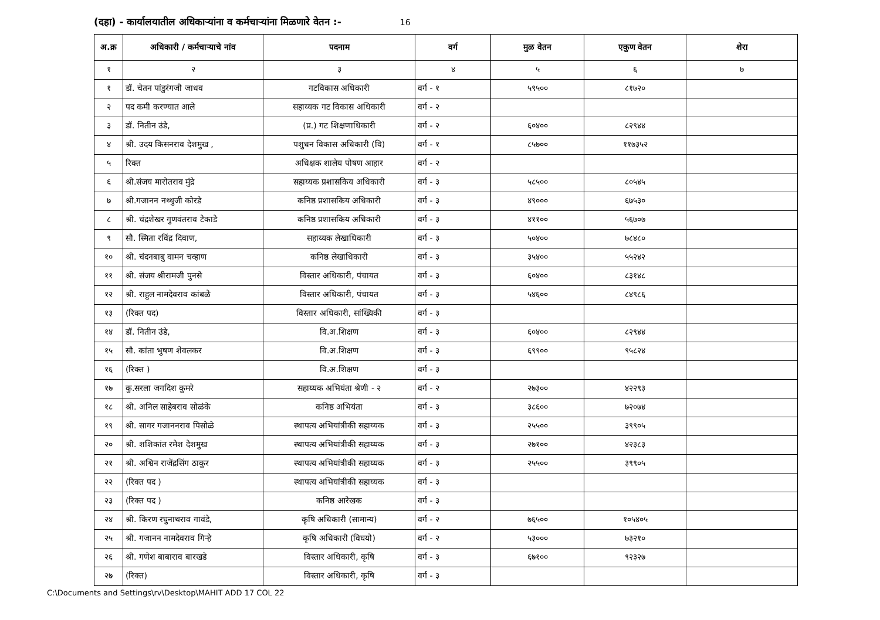(दहा) - कार्यालयातील अधिकाऱ्यांना व कर्मचाऱ्यांना मिळणारे वेतन :- 16
| अ.क्र | अधिकारी / कर्मचाऱ्याचे नांव | पदनाम | वर्ग | मुळ वेतन | एकुण वेतन | शेरा |
| --- | --- | --- | --- | --- | --- | --- |
| १ | २ | ३ | ४ | ५ | ६ | ७ |
| १ | डॉ. चेतन पांडुरंगजी जाधव | गटविकास अधिकारी | वर्ग - १ | ५९५०० | ८१७२० | |
| २ | पद कमी करण्यात आले | सहाय्यक गट विकास अधिकारी | वर्ग - २ | | | |
| ३ | डॉ. नितीन उंडे, | (प्र.) गट शिक्षणाधिकारी | वर्ग - २ | ६०४०० | ८२९४४ | |
| ४ | श्री. उदय किसनराव देशमुख , | पशुधन विकास अधिकारी (वि) | वर्ग - १ | ८५७०० | ११७३५२ | |
| ५ | रिक्त | अधिक्षक शालेय पोषण आहार | वर्ग - २ | | | |
| ६ | श्री.संजय मारोतराव मुंद्रे | सहाय्यक प्रशासकिय अधिकारी | वर्ग - ३ | ५८५०० | ८०५४५ | |
| ७ | श्री.गजानन नथ्थुजी कोरडे | कनिष्ठ प्रशासकिय अधिकारी | वर्ग - ३ | ४९००० | ६७५३० | |
| ८ | श्री. चंद्रशेखर गुणवंतराव टेकाडे | कनिष्ठ प्रशासकिय अधिकारी | वर्ग - ३ | ४११०० | ५६७०७ | |
| ९ | सौ. स्मिता रविंद्र दिवाण, | सहाय्यक लेखाधिकारी | वर्ग - ३ | ५०४०० | ७८४८० | |
| १० | श्री. चंदनबाबु वामन चव्हाण | कनिष्ठ लेखाधिकारी | वर्ग - ३ | ३५४०० | ५५२४२ | |
| ११ | श्री. संजय श्रीरामजी पुनसे | विस्तार अधिकारी, पंचायत | वर्ग - ३ | ६०४०० | ८३१४८ | |
| १२ | श्री. राहुल नामदेवराव कांबळे | विस्तार अधिकारी, पंचायत | वर्ग - ३ | ५४६०० | ८४९८६ | |
| १३ | (रिक्त पद) | विस्तार अधिकारी, सांख्यिकी | वर्ग - ३ | | | |
| १४ | डॉ. नितीन उंडे, | वि.अ.शिक्षण | वर्ग - ३ | ६०४०० | ८२९४४ | |
| १५ | सौ. कांता भुषण शेवलकर | वि.अ.शिक्षण | वर्ग - ३ | ६९९०० | ९५८२४ | |
| १६ | (रिक्त ) | वि.अ.शिक्षण | वर्ग - ३ | | | |
| १७ | कु.सरला जगदिश कुमरे | सहाय्यक अभियंता श्रेणी - २ | वर्ग - २ | २७३०० | ४२२९३ | |
| १८ | श्री. अनिल साहेबराव सोळंके | कनिष्ठ अभियंता | वर्ग - ३ | ३८६०० | ७२०७४ | |
| १९ | श्री. सागर गजाननराव पिसोळे | स्थापत्य अभियांत्रीकी सहाय्यक | वर्ग - ३ | २५५०० | ३९९०५ | |
| २० | श्री. शशिकांत रमेश देशमुख | स्थापत्य अभियांत्रीकी सहाय्यक | वर्ग - ३ | २७१०० | ४२३८३ | |
| २१ | श्री. अश्विन राजेंद्रसिंग ठाकुर | स्थापत्य अभियांत्रीकी सहाय्यक | वर्ग - ३ | २५५०० | ३९९०५ | |
| २२ | (रिक्त पद ) | स्थापत्य अभियांत्रीकी सहाय्यक | वर्ग - ३ | | | |
| २३ | (रिक्त पद ) | कनिष्ठ आरेखक | वर्ग - ३ | | | |
| २४ | श्री. किरण रघुनाथराव गावंडे, | कृषि अधिकारी (सामान्य) | वर्ग - २ | ७६५०० | १०५४०५ | |
| २५ | श्री. गजानन नामदेवराव गिऱ्हे | कृषि अधिकारी (विघयो) | वर्ग - २ | ५३००० | ७३२१० | |
| २६ | श्री. गणेश बाबाराव बारखडे | विस्तार अधिकारी, कृषि | वर्ग - ३ | ६७१०० | ९२३२७ | |
| २७ | (रिक्त) | विस्तार अधिकारी, कृषि | वर्ग - ३ | | | |
C:\Documents and Settings\rv\Desktop\MAHIT ADD 17 COL 22